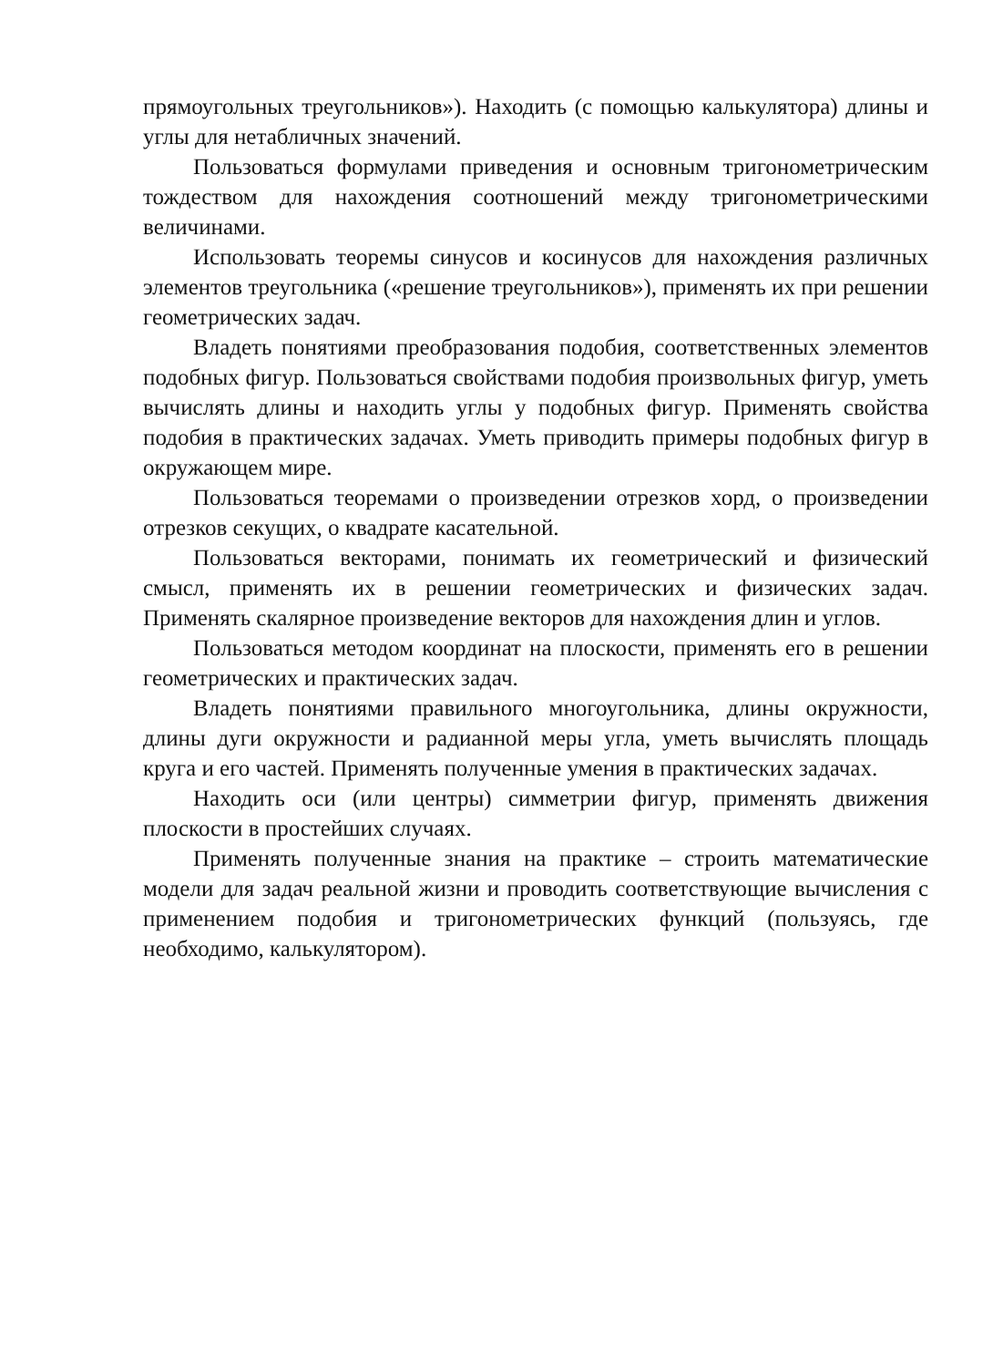прямоугольных треугольников»). Находить (с помощью калькулятора) длины и углы для нетабличных значений.
Пользоваться формулами приведения и основным тригонометрическим тождеством для нахождения соотношений между тригонометрическими величинами.
Использовать теоремы синусов и косинусов для нахождения различных элементов треугольника («решение треугольников»), применять их при решении геометрических задач.
Владеть понятиями преобразования подобия, соответственных элементов подобных фигур. Пользоваться свойствами подобия произвольных фигур, уметь вычислять длины и находить углы у подобных фигур. Применять свойства подобия в практических задачах. Уметь приводить примеры подобных фигур в окружающем мире.
Пользоваться теоремами о произведении отрезков хорд, о произведении отрезков секущих, о квадрате касательной.
Пользоваться векторами, понимать их геометрический и физический смысл, применять их в решении геометрических и физических задач. Применять скалярное произведение векторов для нахождения длин и углов.
Пользоваться методом координат на плоскости, применять его в решении геометрических и практических задач.
Владеть понятиями правильного многоугольника, длины окружности, длины дуги окружности и радианной меры угла, уметь вычислять площадь круга и его частей. Применять полученные умения в практических задачах.
Находить оси (или центры) симметрии фигур, применять движения плоскости в простейших случаях.
Применять полученные знания на практике – строить математические модели для задач реальной жизни и проводить соответствующие вычисления с применением подобия и тригонометрических функций (пользуясь, где необходимо, калькулятором).